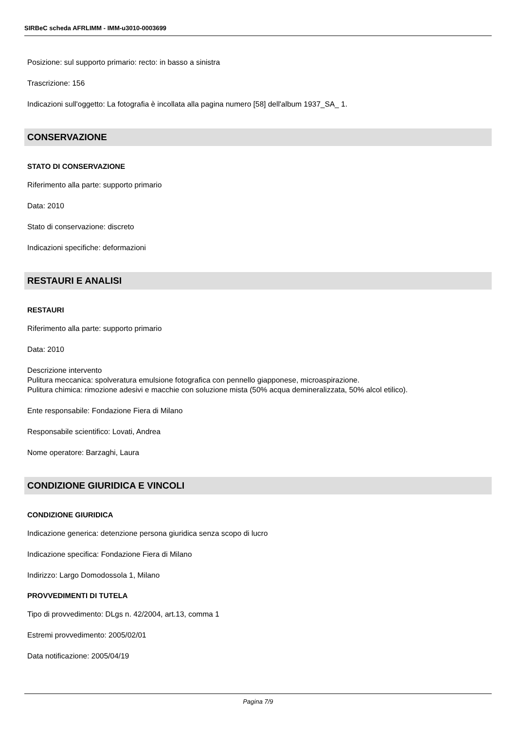SIRBeC scheda AFRLIMM - IMM-u3010-0003699
Posizione: sul supporto primario: recto: in basso a sinistra
Trascrizione: 156
Indicazioni sull'oggetto: La fotografia è incollata alla pagina numero [58] dell'album 1937_SA_ 1.
CONSERVAZIONE
STATO DI CONSERVAZIONE
Riferimento alla parte: supporto primario
Data: 2010
Stato di conservazione: discreto
Indicazioni specifiche: deformazioni
RESTAURI E ANALISI
RESTAURI
Riferimento alla parte: supporto primario
Data: 2010
Descrizione intervento
Pulitura meccanica: spolveratura emulsione fotografica con pennello giapponese, microaspirazione.
Pulitura chimica: rimozione adesivi e macchie con soluzione mista (50% acqua demineralizzata, 50% alcol etilico).
Ente responsabile: Fondazione Fiera di Milano
Responsabile scientifico: Lovati, Andrea
Nome operatore: Barzaghi, Laura
CONDIZIONE GIURIDICA E VINCOLI
CONDIZIONE GIURIDICA
Indicazione generica: detenzione persona giuridica senza scopo di lucro
Indicazione specifica: Fondazione Fiera di Milano
Indirizzo: Largo Domodossola 1, Milano
PROVVEDIMENTI DI TUTELA
Tipo di provvedimento: DLgs n. 42/2004, art.13, comma 1
Estremi provvedimento: 2005/02/01
Data notificazione: 2005/04/19
Pagina 7/9